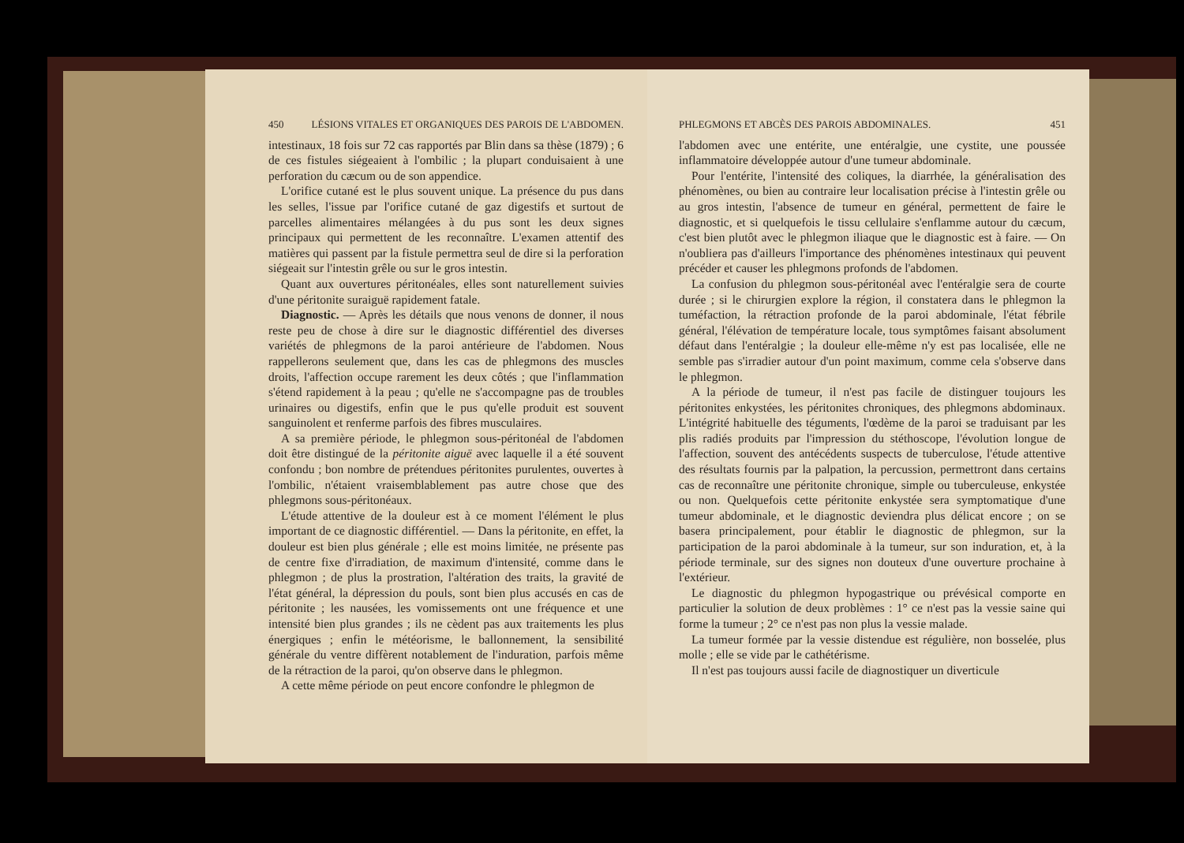450 LÉSIONS VITALES ET ORGANIQUES DES PAROIS DE L'ABDOMEN.
intestinaux, 18 fois sur 72 cas rapportés par Blin dans sa thèse (1879) ; 6 de ces fistules siégeaient à l'ombilic ; la plupart conduisaient à une perforation du cæcum ou de son appendice.
L'orifice cutané est le plus souvent unique. La présence du pus dans les selles, l'issue par l'orifice cutané de gaz digestifs et surtout de parcelles alimentaires mélangées à du pus sont les deux signes principaux qui permettent de les reconnaître. L'examen attentif des matières qui passent par la fistule permettra seul de dire si la perforation siégeait sur l'intestin grêle ou sur le gros intestin.
Quant aux ouvertures péritonéales, elles sont naturellement suivies d'une péritonite suraiguë rapidement fatale.
Diagnostic. — Après les détails que nous venons de donner, il nous reste peu de chose à dire sur le diagnostic différentiel des diverses variétés de phlegmons de la paroi antérieure de l'abdomen. Nous rappellerons seulement que, dans les cas de phlegmons des muscles droits, l'affection occupe rarement les deux côtés ; que l'inflammation s'étend rapidement à la peau ; qu'elle ne s'accompagne pas de troubles urinaires ou digestifs, enfin que le pus qu'elle produit est souvent sanguinolent et renferme parfois des fibres musculaires.
A sa première période, le phlegmon sous-péritonéal de l'abdomen doit être distingué de la péritonite aiguë avec laquelle il a été souvent confondu ; bon nombre de prétendues péritonites purulentes, ouvertes à l'ombilic, n'étaient vraisemblablement pas autre chose que des phlegmons sous-péritonéaux.
L'étude attentive de la douleur est à ce moment l'élément le plus important de ce diagnostic différentiel. — Dans la péritonite, en effet, la douleur est bien plus générale ; elle est moins limitée, ne présente pas de centre fixe d'irradiation, de maximum d'intensité, comme dans le phlegmon ; de plus la prostration, l'altération des traits, la gravité de l'état général, la dépression du pouls, sont bien plus accusés en cas de péritonite ; les nausées, les vomissements ont une fréquence et une intensité bien plus grandes ; ils ne cèdent pas aux traitements les plus énergiques ; enfin le météorisme, le ballonnement, la sensibilité générale du ventre diffèrent notablement de l'induration, parfois même de la rétraction de la paroi, qu'on observe dans le phlegmon.
A cette même période on peut encore confondre le phlegmon de
PHLEGMONS ET ABCÈS DES PAROIS ABDOMINALES. 451
l'abdomen avec une entérite, une entéralgie, une cystite, une poussée inflammatoire développée autour d'une tumeur abdominale.
Pour l'entérite, l'intensité des coliques, la diarrhée, la généralisation des phénomènes, ou bien au contraire leur localisation précise à l'intestin grêle ou au gros intestin, l'absence de tumeur en général, permettent de faire le diagnostic, et si quelquefois le tissu cellulaire s'enflamme autour du cæcum, c'est bien plutôt avec le phlegmon iliaque que le diagnostic est à faire. — On n'oubliera pas d'ailleurs l'importance des phénomènes intestinaux qui peuvent précéder et causer les phlegmons profonds de l'abdomen.
La confusion du phlegmon sous-péritonéal avec l'entéralgie sera de courte durée ; si le chirurgien explore la région, il constatera dans le phlegmon la tuméfaction, la rétraction profonde de la paroi abdominale, l'état fébrile général, l'élévation de température locale, tous symptômes faisant absolument défaut dans l'entéralgie ; la douleur elle-même n'y est pas localisée, elle ne semble pas s'irradier autour d'un point maximum, comme cela s'observe dans le phlegmon.
A la période de tumeur, il n'est pas facile de distinguer toujours les péritonites enkystées, les péritonites chroniques, des phlegmons abdominaux. L'intégrité habituelle des téguments, l'œdème de la paroi se traduisant par les plis radiés produits par l'impression du stéthoscope, l'évolution longue de l'affection, souvent des antécédents suspects de tuberculose, l'étude attentive des résultats fournis par la palpation, la percussion, permettront dans certains cas de reconnaître une péritonite chronique, simple ou tuberculeuse, enkystée ou non. Quelquefois cette péritonite enkystée sera symptomatique d'une tumeur abdominale, et le diagnostic deviendra plus délicat encore ; on se basera principalement, pour établir le diagnostic de phlegmon, sur la participation de la paroi abdominale à la tumeur, sur son induration, et, à la période terminale, sur des signes non douteux d'une ouverture prochaine à l'extérieur.
Le diagnostic du phlegmon hypogastrique ou prévésical comporte en particulier la solution de deux problèmes : 1° ce n'est pas la vessie saine qui forme la tumeur ; 2° ce n'est pas non plus la vessie malade.
La tumeur formée par la vessie distendue est régulière, non bosselée, plus molle ; elle se vide par le cathétérisme.
Il n'est pas toujours aussi facile de diagnostiquer un diverticule